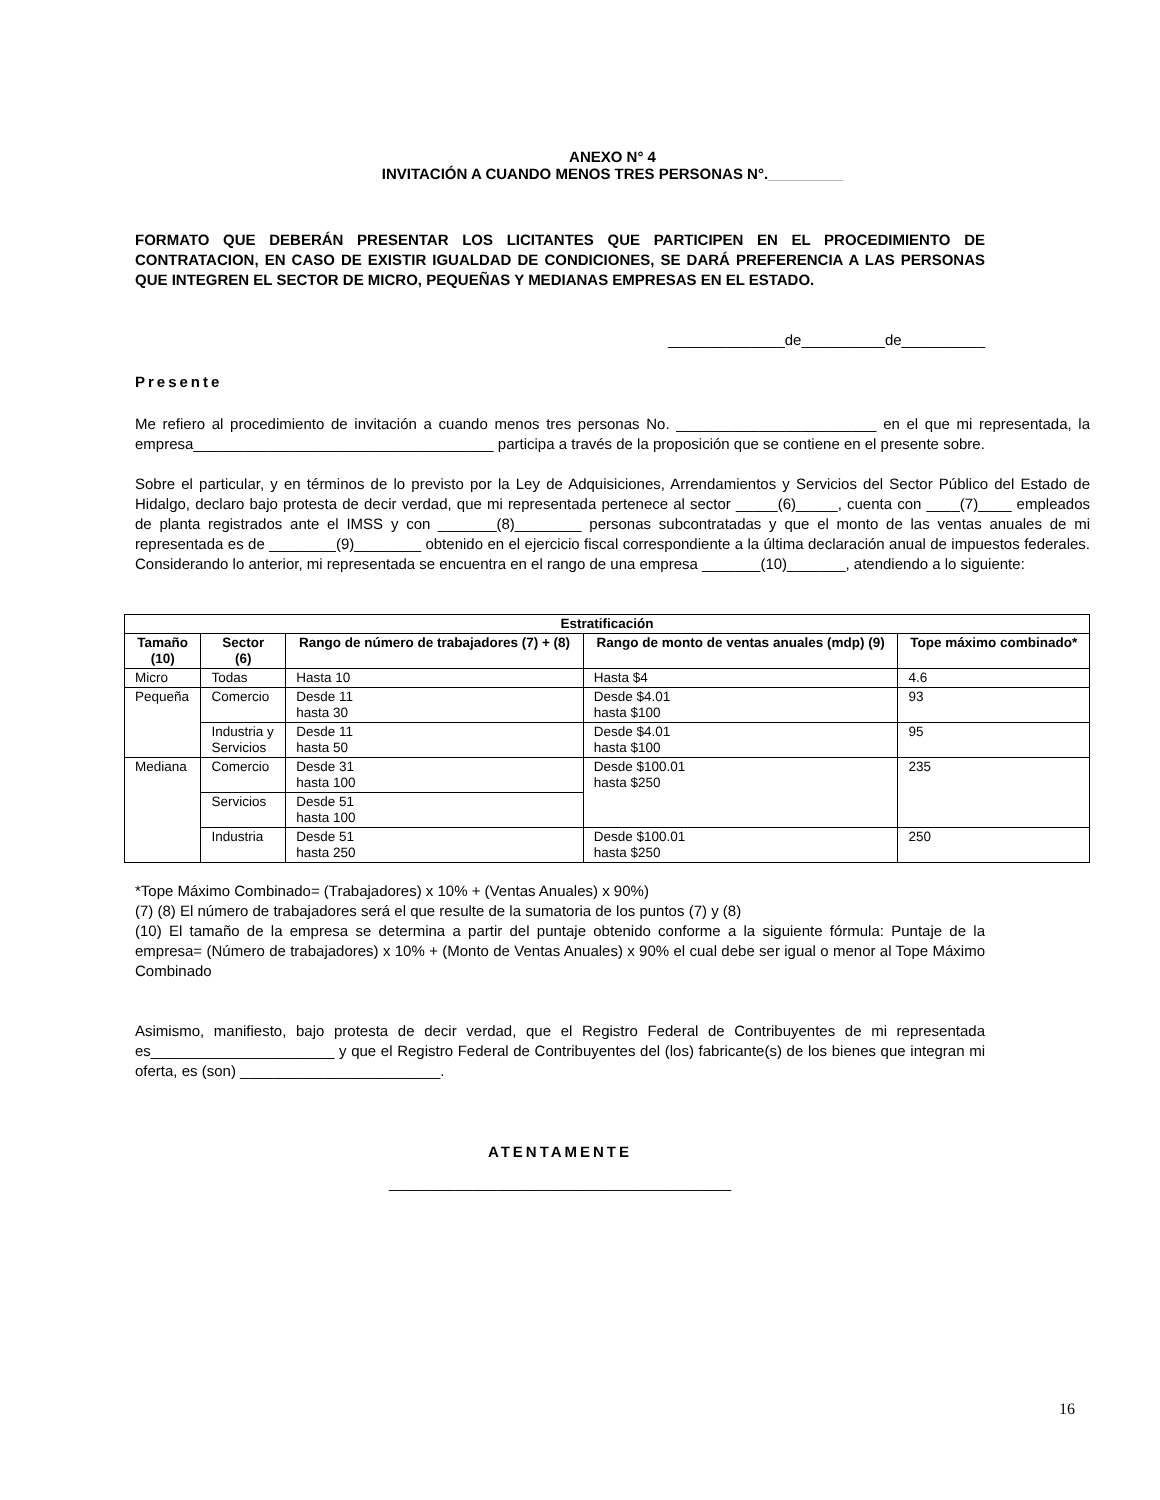ANEXO N° 4
INVITACIÓN A CUANDO MENOS TRES PERSONAS N°._________
FORMATO QUE DEBERÁN PRESENTAR LOS LICITANTES QUE PARTICIPEN EN EL PROCEDIMIENTO DE CONTRATACION, EN CASO DE EXISTIR IGUALDAD DE CONDICIONES, SE DARÁ PREFERENCIA A LAS PERSONAS QUE INTEGREN EL SECTOR DE MICRO, PEQUEÑAS Y MEDIANAS EMPRESAS EN EL ESTADO.
______________de__________de__________
Presente
Me refiero al procedimiento de invitación a cuando menos tres personas No. ________________________ en el que mi representada, la empresa____________________________________ participa a través de la proposición que se contiene en el presente sobre.
Sobre el particular, y en términos de lo previsto por la Ley de Adquisiciones, Arrendamientos y Servicios del Sector Público del Estado de Hidalgo, declaro bajo protesta de decir verdad, que mi representada pertenece al sector _____(6)_____, cuenta con ____(7)____ empleados de planta registrados ante el IMSS y con _______(8)________ personas subcontratadas y que el monto de las ventas anuales de mi representada es de ________(9)________ obtenido en el ejercicio fiscal correspondiente a la última declaración anual de impuestos federales. Considerando lo anterior, mi representada se encuentra en el rango de una empresa _______(10)_______, atendiendo a lo siguiente:
| Estratificación | | | | |
| --- | --- | --- | --- | --- |
| Tamaño (10) | Sector (6) | Rango de número de trabajadores (7) + (8) | Rango de monto de ventas anuales (mdp) (9) | Tope máximo combinado* |
| Micro | Todas | Hasta 10 | Hasta $4 | 4.6 |
| Pequeña | Comercio | Desde 11 hasta 30 | Desde $4.01 hasta $100 | 93 |
| | Industria y Servicios | Desde 11 hasta 50 | Desde $4.01 hasta $100 | 95 |
| Mediana | Comercio | Desde 31 hasta 100 | Desde $100.01 hasta $250 | 235 |
| | Servicios | Desde 51 hasta 100 | | |
| | Industria | Desde 51 hasta 250 | Desde $100.01 hasta $250 | 250 |
*Tope Máximo Combinado= (Trabajadores) x 10% + (Ventas Anuales) x 90%)
(7) (8) El número de trabajadores será el que resulte de la sumatoria de los puntos (7) y (8)
(10) El tamaño de la empresa se determina a partir del puntaje obtenido conforme a la siguiente fórmula: Puntaje de la empresa= (Número de trabajadores) x 10% + (Monto de Ventas Anuales) x 90% el cual debe ser igual o menor al Tope Máximo Combinado
Asimismo, manifiesto, bajo protesta de decir verdad, que el Registro Federal de Contribuyentes de mi representada es______________________ y que el Registro Federal de Contribuyentes del (los) fabricante(s) de los bienes que integran mi oferta, es (son) ________________________.
ATENTAMENTE
_________________________________________
16